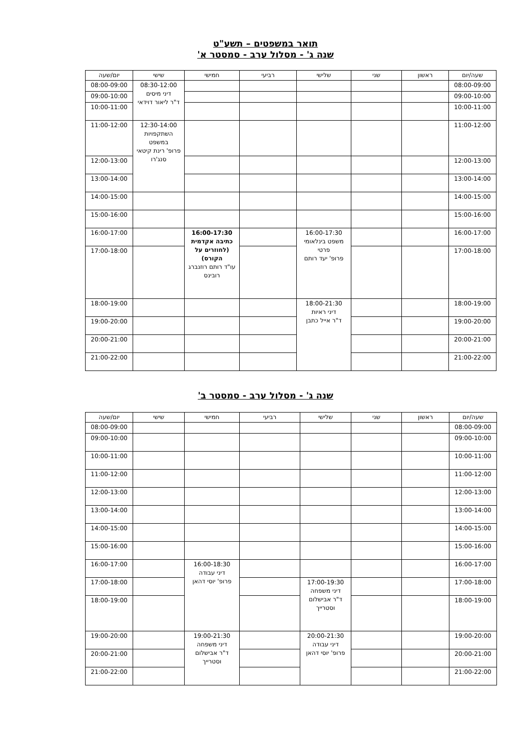תואר במשפטים – תשע"ט
שנה ג' - מסלול ערב - סמסטר א'
| שעה/יום | ראשון | שני | שלישי | רביעי | חמישי | שישי | יום/שעה |
| --- | --- | --- | --- | --- | --- | --- | --- |
| 08:00-09:00 | | | | | | 08:30-12:00 דיני מיסים ד"ר ליאור דוידאי | 08:00-09:00 |
| 09:00-10:00 | | | | | | | 09:00-10:00 |
| 10:00-11:00 | | | | | | | 10:00-11:00 |
| 11:00-12:00 | | | | | | 12:30-14:00 השתקפויות במשפט פרופ' רינת קיטאי סנג'רו | 11:00-12:00 |
| 12:00-13:00 | | | | | | | 12:00-13:00 |
| 13:00-14:00 | | | | | | | 13:00-14:00 |
| 14:00-15:00 | | | | | | | 14:00-15:00 |
| 15:00-16:00 | | | | | | | 15:00-16:00 |
| 16:00-17:00 | | | 16:00-17:30 משפט בינלאומי פרטי פרופ' יעד רותם | | 16:00-17:30 כתיבה אקדמית (לחוזרים על הקורס) עו"ד רותם רוזנברג רובינס | | 16:00-17:00 |
| 17:00-18:00 | | | | | | | 17:00-18:00 |
| 18:00-19:00 | | | 18:00-21:30 דיני ראיות ד"ר אייל כתבן | | | | 18:00-19:00 |
| 19:00-20:00 | | | | | | | 19:00-20:00 |
| 20:00-21:00 | | | | | | | 20:00-21:00 |
| 21:00-22:00 | | | | | | | 21:00-22:00 |
שנה ג' - מסלול ערב - סמסטר ב'
| שעה/יום | ראשון | שני | שלישי | רביעי | חמישי | שישי | יום/שעה |
| --- | --- | --- | --- | --- | --- | --- | --- |
| 08:00-09:00 | | | | | | | 08:00-09:00 |
| 09:00-10:00 | | | | | | | 09:00-10:00 |
| 10:00-11:00 | | | | | | | 10:00-11:00 |
| 11:00-12:00 | | | | | | | 11:00-12:00 |
| 12:00-13:00 | | | | | | | 12:00-13:00 |
| 13:00-14:00 | | | | | | | 13:00-14:00 |
| 14:00-15:00 | | | | | | | 14:00-15:00 |
| 15:00-16:00 | | | | | | | 15:00-16:00 |
| 16:00-17:00 | | | | | 16:00-18:30 דיני עבודה פרופ' יוסי דהאן | | 16:00-17:00 |
| 17:00-18:00 | | | 17:00-19:30 דיני משפחה ד"ר אבישלום וסטרייך | | | | 17:00-18:00 |
| 18:00-19:00 | | | | | | | 18:00-19:00 |
| 19:00-20:00 | | | 20:00-21:30 דיני עבודה פרופ' יוסי דהאן | | 19:00-21:30 דיני משפחה ד"ר אבישלום וסטרייך | | 19:00-20:00 |
| 20:00-21:00 | | | | | | | 20:00-21:00 |
| 21:00-22:00 | | | | | | | 21:00-22:00 |